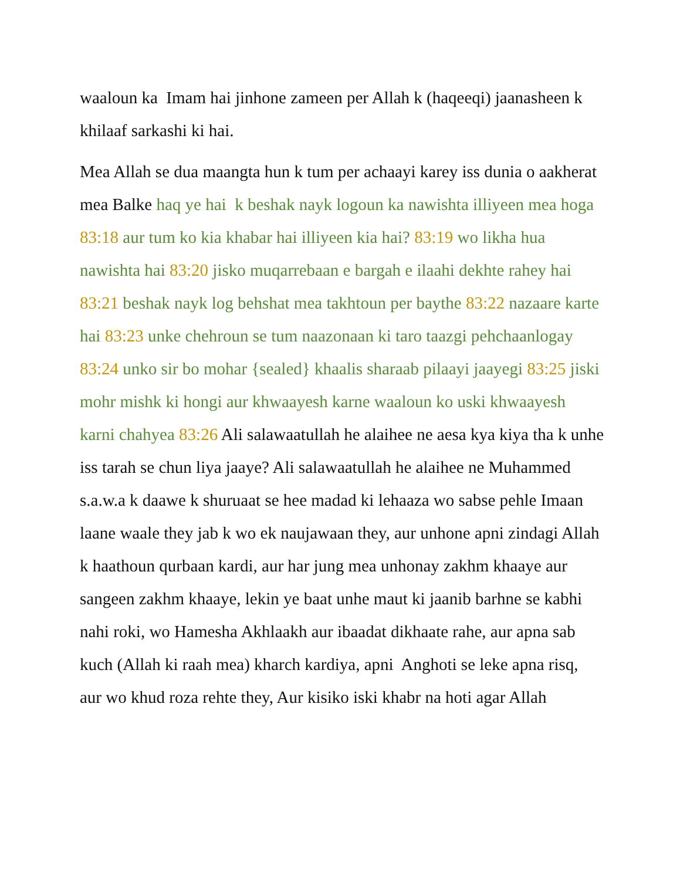waaloun ka Imam hai jinhone zameen per Allah k (haqeeqi) jaanasheen k khilaaf sarkashi ki hai.
Mea Allah se dua maangta hun k tum per achaayi karey iss dunia o aakherat mea Balke haq ye hai k beshak nayk logoun ka nawishta illiyeen mea hoga 83:18 aur tum ko kia khabar hai illiyeen kia hai? 83:19 wo likha hua nawishta hai 83:20 jisko muqarrebaan e bargah e ilaahi dekhte rahey hai 83:21 beshak nayk log behshat mea takhtoun per baythe 83:22 nazaare karte hai 83:23 unke chehroun se tum naazonaan ki taro taazgi pehchaanlogay 83:24 unko sir bo mohar {sealed} khaalis sharaab pilaayi jaayegi 83:25 jiski mohr mishk ki hongi aur khwaayesh karne waaloun ko uski khwaayesh karni chahyea 83:26 Ali salawaatullah he alaihee ne aesa kya kiya tha k unhe iss tarah se chun liya jaaye? Ali salawaatullah he alaihee ne Muhammed s.a.w.a k daawe k shuruaat se hee madad ki lehaaza wo sabse pehle Imaan laane waale they jab k wo ek naujawaan they, aur unhone apni zindagi Allah k haathoun qurbaan kardi, aur har jung mea unhonay zakhm khaaye aur sangeen zakhm khaaye, lekin ye baat unhe maut ki jaanib barhne se kabhi nahi roki, wo Hamesha Akhlaakh aur ibaadat dikhaate rahe, aur apna sab kuch (Allah ki raah mea) kharch kardiya, apni Anghoti se leke apna risq, aur wo khud roza rehte they, Aur kisiko iski khabr na hoti agar Allah